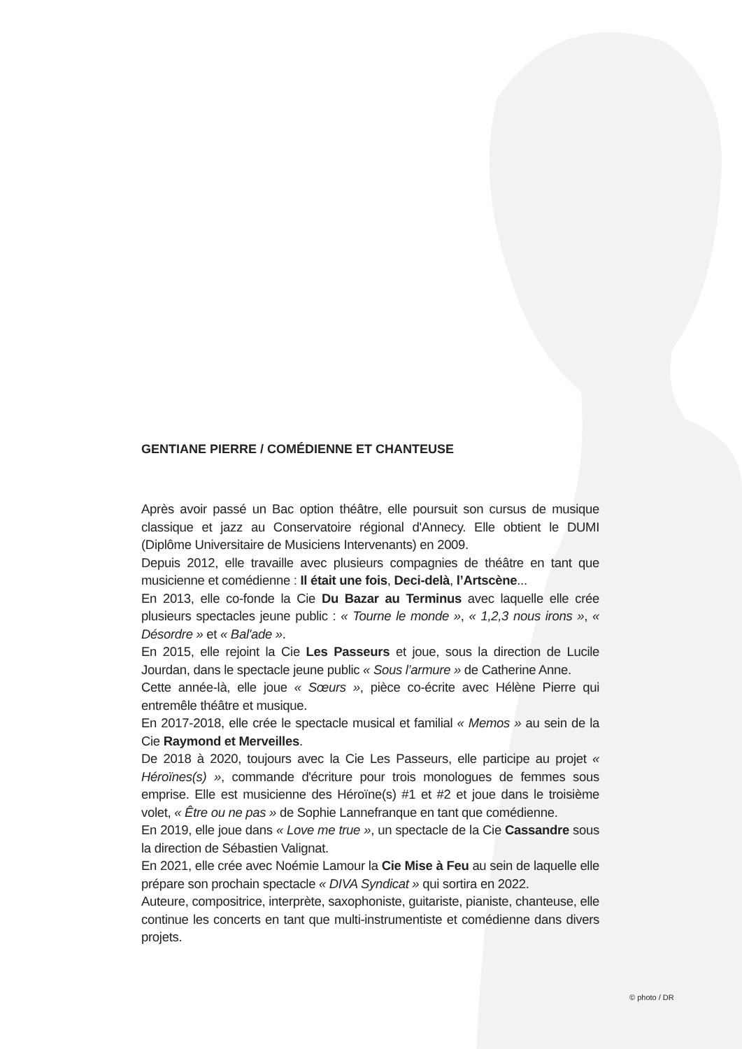GENTIANE PIERRE / COMÉDIENNE ET CHANTEUSE
Après avoir passé un Bac option théâtre, elle poursuit son cursus de musique classique et jazz au Conservatoire régional d'Annecy. Elle obtient le DUMI (Diplôme Universitaire de Musiciens Intervenants) en 2009.
Depuis 2012, elle travaille avec plusieurs compagnies de théâtre en tant que musicienne et comédienne : Il était une fois, Deci-delà, l’Artscène...
En 2013, elle co-fonde la Cie Du Bazar au Terminus avec laquelle elle crée plusieurs spectacles jeune public : « Tourne le monde », « 1,2,3 nous irons », « Désordre » et « Bal'ade ».
En 2015, elle rejoint la Cie Les Passeurs et joue, sous la direction de Lucile Jourdan, dans le spectacle jeune public « Sous l’armure » de Catherine Anne.
Cette année-là, elle joue « Sœurs », pièce co-écrite avec Hélène Pierre qui entremêle théâtre et musique.
En 2017-2018, elle crée le spectacle musical et familial « Memos » au sein de la Cie Raymond et Merveilles.
De 2018 à 2020, toujours avec la Cie Les Passeurs, elle participe au projet « Héroïnes(s) », commande d'écriture pour trois monologues de femmes sous emprise. Elle est musicienne des Héroïne(s) #1 et #2 et joue dans le troisième volet, « Être ou ne pas » de Sophie Lannefranque en tant que comédienne.
En 2019, elle joue dans « Love me true », un spectacle de la Cie Cassandre sous la direction de Sébastien Valignat.
En 2021, elle crée avec Noémie Lamour la Cie Mise à Feu au sein de laquelle elle prépare son prochain spectacle « DIVA Syndicat » qui sortira en 2022.
Auteure, compositrice, interprète, saxophoniste, guitariste, pianiste, chanteuse, elle continue les concerts en tant que multi-instrumentiste et comédienne dans divers projets.
© photo / DR